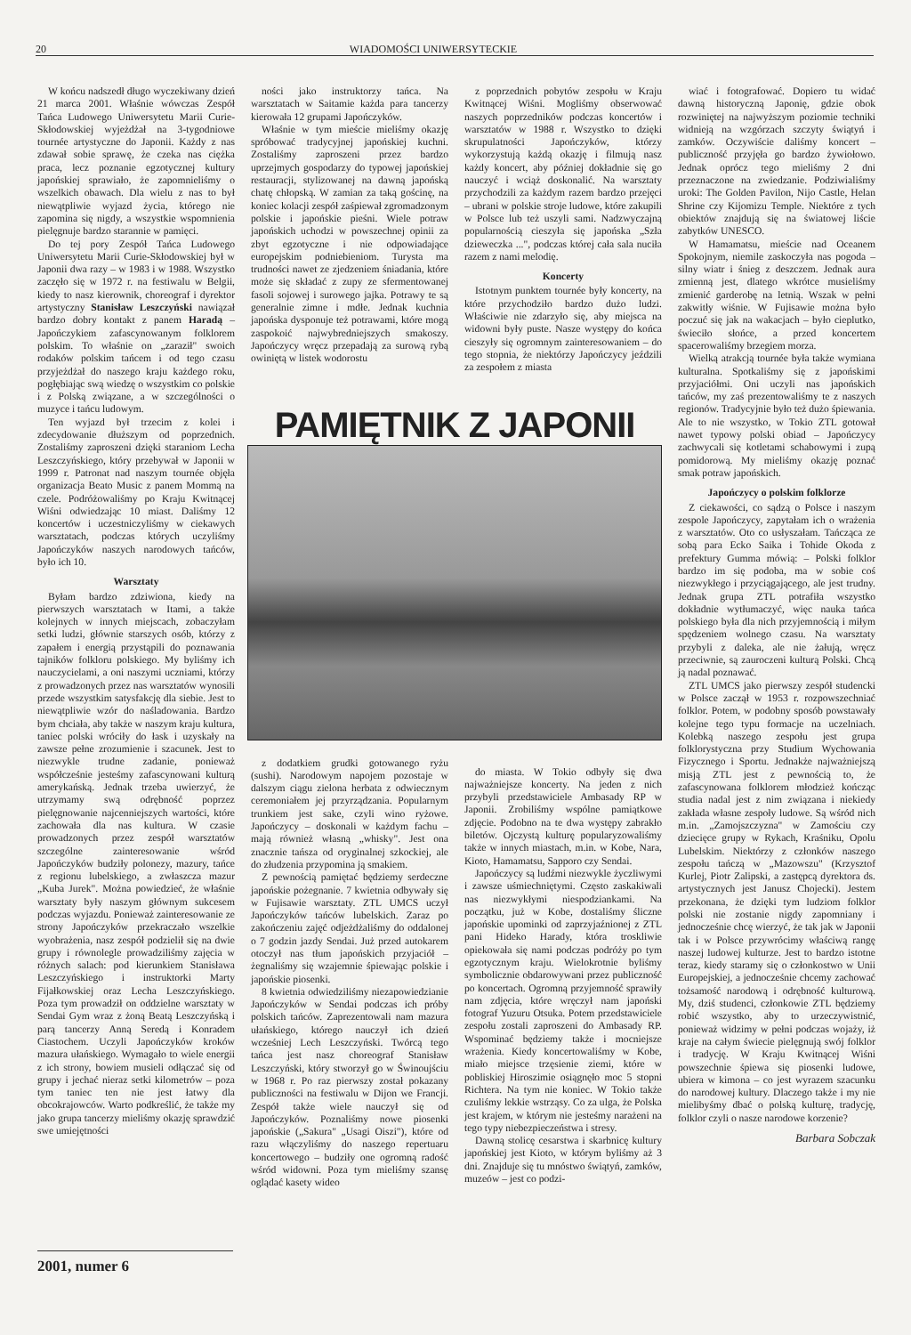20 WIADOMOŚCI UNIWERSYTECKIE
W końcu nadszedł długo wyczekiwany dzień 21 marca 2001. Właśnie wówczas Zespół Tańca Ludowego Uniwersytetu Marii Curie-Skłodowskiej wyjeżdżał na 3-tygodniowe tournée artystyczne do Japonii. Każdy z nas zdawał sobie sprawę, że czeka nas ciężka praca, lecz poznanie egzotycznej kultury japońskiej sprawiało, że zapomnieliśmy o wszelkich obawach. Dla wielu z nas to był niewątpliwie wyjazd życia, którego nie zapomina się nigdy, a wszystkie wspomnienia pielęgnuje bardzo starannie w pamięci.
Do tej pory Zespół Tańca Ludowego Uniwersytetu Marii Curie-Skłodowskiej był w Japonii dwa razy – w 1983 i w 1988. Wszystko zaczęło się w 1972 r. na festiwalu w Belgii, kiedy to nasz kierownik, choreograf i dyrektor artystyczny Stanisław Leszczyński nawiązał bardzo dobry kontakt z panem Haradą – Japończykiem zafascynowanym folklorem polskim. To właśnie on „zaraził" swoich rodaków polskim tańcem i od tego czasu przyjeżdżał do naszego kraju każdego roku, pogłębiając swą wiedzę o wszystkim co polskie i z Polską związane, a w szczególności o muzyce i tańcu ludowym.
Ten wyjazd był trzecim z kolei i zdecydowanie dłuższym od poprzednich. Zostaliśmy zaproszeni dzięki staraniom Lecha Leszczyńskiego, który przebywał w Japonii w 1999 r. Patronat nad naszym tournée objęła organizacja Beato Music z panem Mommą na czele. Podróżowaliśmy po Kraju Kwitnącej Wiśni odwiedzając 10 miast. Daliśmy 12 koncertów i uczestniczyliśmy w ciekawych warsztatach, podczas których uczyliśmy Japończyków naszych narodowych tańców, było ich 10.
Warsztaty
Byłam bardzo zdziwiona, kiedy na pierwszych warsztatach w Itami, a także kolejnych w innych miejscach, zobaczyłam setki ludzi, głównie starszych osób, którzy z zapałem i energią przystąpili do poznawania tajników folkloru polskiego. My byliśmy ich nauczycielami, a oni naszymi uczniami, którzy z prowadzonych przez nas warsztatów wynosili przede wszystkim satysfakcję dla siebie. Jest to niewątpliwie wzór do naśladowania. Bardzo bym chciała, aby także w naszym kraju kultura, taniec polski wróciły do łask i uzyskały na zawsze pełne zrozumienie i szacunek. Jest to niezwykle trudne zadanie, ponieważ współcześnie jesteśmy zafascynowani kulturą amerykańską. Jednak trzeba uwierzyć, że utrzymamy swą odrębność poprzez pielęgnowanie najcenniejszych wartości, które zachowała dla nas kultura. W czasie prowadzonych przez zespół warsztatów szczególne zainteresowanie wśród Japończyków budziły polonezy, mazury, tańce z regionu lubelskiego, a zwłaszcza mazur „Kuba Jurek". Można powiedzieć, że właśnie warsztaty były naszym głównym sukcesem podczas wyjazdu. Ponieważ zainteresowanie ze strony Japończyków przekraczało wszelkie wyobrażenia, nasz zespół podzielił się na dwie grupy i równolegle prowadziliśmy zajęcia w różnych salach: pod kierunkiem Stanisława Leszczyńskiego i instruktorki Marty Fijałkowskiej oraz Lecha Leszczyńskiego. Poza tym prowadził on oddzielne warsztaty w Sendai Gym wraz z żoną Beatą Leszczyńską i parą tancerzy Anną Seredą i Konradem Ciastochem. Uczyli Japończyków kroków mazura ułańskiego. Wymagało to wiele energii z ich strony, bowiem musieli odłączać się od grupy i jechać nieraz setki kilometrów – poza tym taniec ten nie jest łatwy dla obcokrajowców. Warto podkreślić, że także my jako grupa tancerzy mieliśmy okazję sprawdzić swe umiejętności
ności jako instruktorzy tańca. Na warsztatach w Saitamie każda para tancerzy kierowała 12 grupami Japończyków.
Właśnie w tym mieście mieliśmy okazję spróbować tradycyjnej japońskiej kuchni. Zostaliśmy zaproszeni przez bardzo uprzejmych gospodarzy do typowej japońskiej restauracji, stylizowanej na dawną japońską chatę chłopską. W zamian za taką gościnę, na koniec kolacji zespół zaśpiewał zgromadzonym polskie i japońskie pieśni. Wiele potraw japońskich uchodzi w powszechnej opinii za zbyt egzotyczne i nie odpowiadające europejskim podniebieniom. Turysta ma trudności nawet ze zjedzeniem śniadania, które może się składać z zupy ze sfermentowanej fasoli sojowej i surowego jajka. Potrawy te są generalnie zimne i mdłe. Jednak kuchnia japońska dysponuje też potrawami, które mogą zaspokoić najwybredniejszych smakoszy. Japończycy wręcz przepadają za surową rybą owiniętą w listek wodorostu
z dodatkiem grudki gotowanego ryżu (sushi). Narodowym napojem pozostaje w dalszym ciągu zielona herbata z odwiecznym ceremoniałem jej przyrządzania. Popularnym trunkiem jest sake, czyli wino ryżowe. Japończycy – doskonali w każdym fachu – mają również własną „whisky". Jest ona znacznie tańsza od oryginalnej szkockiej, ale do złudzenia przypomina ją smakiem.
Z pewnością pamiętać będziemy serdeczne japońskie pożegnanie. 7 kwietnia odbywały się w Fujisawie warsztaty. ZTL UMCS uczył Japończyków tańców lubelskich. Zaraz po zakończeniu zajęć odjeżdżaliśmy do oddalonej o 7 godzin jazdy Sendai. Już przed autokarem otoczył nas tłum japońskich przyjaciół – żegnaliśmy się wzajemnie śpiewając polskie i japońskie piosenki.
8 kwietnia odwiedziliśmy niezapowiedzianie Japończyków w Sendai podczas ich próby polskich tańców. Zaprezentowali nam mazura ułańskiego, którego nauczył ich dzień wcześniej Lech Leszczyński. Twórcą tego tańca jest nasz choreograf Stanisław Leszczyński, który stworzył go w Świnoujściu w 1968 r. Po raz pierwszy został pokazany publiczności na festiwalu w Dijon we Francji. Zespół także wiele nauczył się od Japończyków. Poznaliśmy nowe piosenki japońskie („Sakura" „Usagi Oiszi"), które od razu włączyliśmy do naszego repertuaru koncertowego – budziły one ogromną radość wśród widowni. Poza tym mieliśmy szansę oglądać kasety wideo
z poprzednich pobytów zespołu w Kraju Kwitnącej Wiśni. Mogliśmy obserwować naszych poprzedników podczas koncertów i warsztatów w 1988 r. Wszystko to dzięki skrupulatności Japończyków, którzy wykorzystują każdą okazję i filmują nasz każdy koncert, aby później dokładnie się go nauczyć i wciąż doskonalić. Na warsztaty przychodzili za każdym razem bardzo przejęci – ubrani w polskie stroje ludowe, które zakupili w Polsce lub też uszyli sami. Nadzwyczajną popularnością cieszyła się japońska „Szła dzieweczka ...", podczas której cała sala nuciła razem z nami melodię.
Koncerty
Istotnym punktem tournée były koncerty, na które przychodziło bardzo dużo ludzi. Właściwie nie zdarzyło się, aby miejsca na widowni były puste. Nasze występy do końca cieszyły się ogromnym zainteresowaniem – do tego stopnia, że niektórzy Japończycy jeździli za zespołem z miasta
do miasta. W Tokio odbyły się dwa najważniejsze koncerty. Na jeden z nich przybyli przedstawiciele Ambasady RP w Japonii. Zrobiliśmy wspólne pamiątkowe zdjęcie. Podobno na te dwa występy zabrakło biletów. Ojczystą kulturę popularyzowaliśmy także w innych miastach, m.in. w Kobe, Nara, Kioto, Hamamatsu, Sapporo czy Sendai.
Japończycy są ludźmi niezwykle życzliwymi i zawsze uśmiechniętymi. Często zaskakiwali nas niezwykłymi niespodziankami. Na początku, już w Kobe, dostaliśmy śliczne japońskie upominki od zaprzyjaźnionej z ZTL pani Hideko Harady, która troskliwie opiekowała się nami podczas podróży po tym egzotycznym kraju. Wielokrotnie byliśmy symbolicznie obdarowywani przez publiczność po koncertach. Ogromną przyjemność sprawiły nam zdjęcia, które wręczył nam japoński fotograf Yuzuru Otsuka. Potem przedstawiciele zespołu zostali zaproszeni do Ambasady RP. Wspominać będziemy także i mocniejsze wrażenia. Kiedy koncertowaliśmy w Kobe, miało miejsce trzęsienie ziemi, które w pobliskiej Hiroszimie osiągnęło moc 5 stopni Richtera. Na tym nie koniec. W Tokio także czuliśmy lekkie wstrząsy. Co za ulga, że Polska jest krajem, w którym nie jesteśmy narażeni na tego typy niebezpieczeństwa i stresy.
Dawną stolicę cesarstwa i skarbnicę kultury japońskiej jest Kioto, w którym byliśmy aż 3 dni. Znajduje się tu mnóstwo świątyń, zamków, muzeów – jest co podzi-
wiać i fotografować. Dopiero tu widać dawną historyczną Japonię, gdzie obok rozwiniętej na najwyższym poziomie techniki widnieją na wzgórzach szczyty świątyń i zamków. Oczywiście daliśmy koncert – publiczność przyjęła go bardzo żywiołowo. Jednak oprócz tego mieliśmy 2 dni przeznaczone na zwiedzanie. Podziwialiśmy uroki: The Golden Pavilon, Nijo Castle, Helan Shrine czy Kijomizu Temple. Niektóre z tych obiektów znajdują się na światowej liście zabytków UNESCO.
W Hamamatsu, mieście nad Oceanem Spokojnym, niemile zaskoczyła nas pogoda – silny wiatr i śnieg z deszczem. Jednak aura zmienną jest, dlatego wkrótce musieliśmy zmienić garderobę na letnią. Wszak w pełni zakwitły wiśnie. W Fujisawie można było poczuć się jak na wakacjach – było cieplutko, świeciło słońce, a przed koncertem spacerowaliśmy brzegiem morza.
Wielką atrakcją tournée była także wymiana kulturalna. Spotkaliśmy się z japońskimi przyjaciółmi. Oni uczyli nas japońskich tańców, my zaś prezentowaliśmy te z naszych regionów. Tradycyjnie było też dużo śpiewania. Ale to nie wszystko, w Tokio ZTL gotował nawet typowy polski obiad – Japończycy zachwycali się kotletami schabowymi i zupą pomidorową. My mieliśmy okazję poznać smak potraw japońskich.
Japończycy o polskim folklorze
Z ciekawości, co sądzą o Polsce i naszym zespole Japończycy, zapytałam ich o wrażenia z warsztatów. Oto co usłyszałam. Tańcząca ze sobą para Ecko Saika i Tohide Okoda z prefektury Gumma mówią: – Polski folklor bardzo im się podoba, ma w sobie coś niezwykłego i przyciągającego, ale jest trudny. Jednak grupa ZTL potrafiła wszystko dokładnie wytłumaczyć, więc nauka tańca polskiego była dla nich przyjemnością i miłym spędzeniem wolnego czasu. Na warsztaty przybyli z daleka, ale nie żałują, wręcz przeciwnie, są zauroczeni kulturą Polski. Chcą ją nadal poznawać.
ZTL UMCS jako pierwszy zespół studencki w Polsce zaczął w 1953 r. rozpowszechniać folklor. Potem, w podobny sposób powstawały kolejne tego typu formacje na uczelniach. Kolebką naszego zespołu jest grupa folklorystyczna przy Studium Wychowania Fizycznego i Sportu. Jednakże najważniejszą misją ZTL jest z pewnością to, że zafascynowana folklorem młodzież kończąc studia nadal jest z nim związana i niekiedy zakłada własne zespoły ludowe. Są wśród nich m.in. „Zamojszczyzna" w Zamościu czy dziecięce grupy w Rykach, Kraśniku, Opolu Lubelskim. Niektórzy z członków naszego zespołu tańczą w „Mazowszu" (Krzysztof Kurlej, Piotr Zalipski, a zastępcą dyrektora ds. artystycznych jest Janusz Chojecki). Jestem przekonana, że dzięki tym ludziom folklor polski nie zostanie nigdy zapomniany i jednocześnie chcę wierzyć, że tak jak w Japonii tak i w Polsce przywrócimy właściwą rangę naszej ludowej kulturze. Jest to bardzo istotne teraz, kiedy staramy się o członkostwo w Unii Europejskiej, a jednocześnie chcemy zachować tożsamość narodową i odrębność kulturową. My, dziś studenci, członkowie ZTL będziemy robić wszystko, aby to urzeczywistnić, ponieważ widzimy w pełni podczas wojaży, iż kraje na całym świecie pielęgnują swój folklor i tradycję. W Kraju Kwitnącej Wiśni powszechnie śpiewa się piosenki ludowe, ubiera w kimona – co jest wyrazem szacunku do narodowej kultury. Dlaczego także i my nie mielibyśmy dbać o polską kulturę, tradycję, folklor czyli o nasze narodowe korzenie?
Barbara Sobczak
PAMIĘTNIK Z JAPONII
2001, numer 6